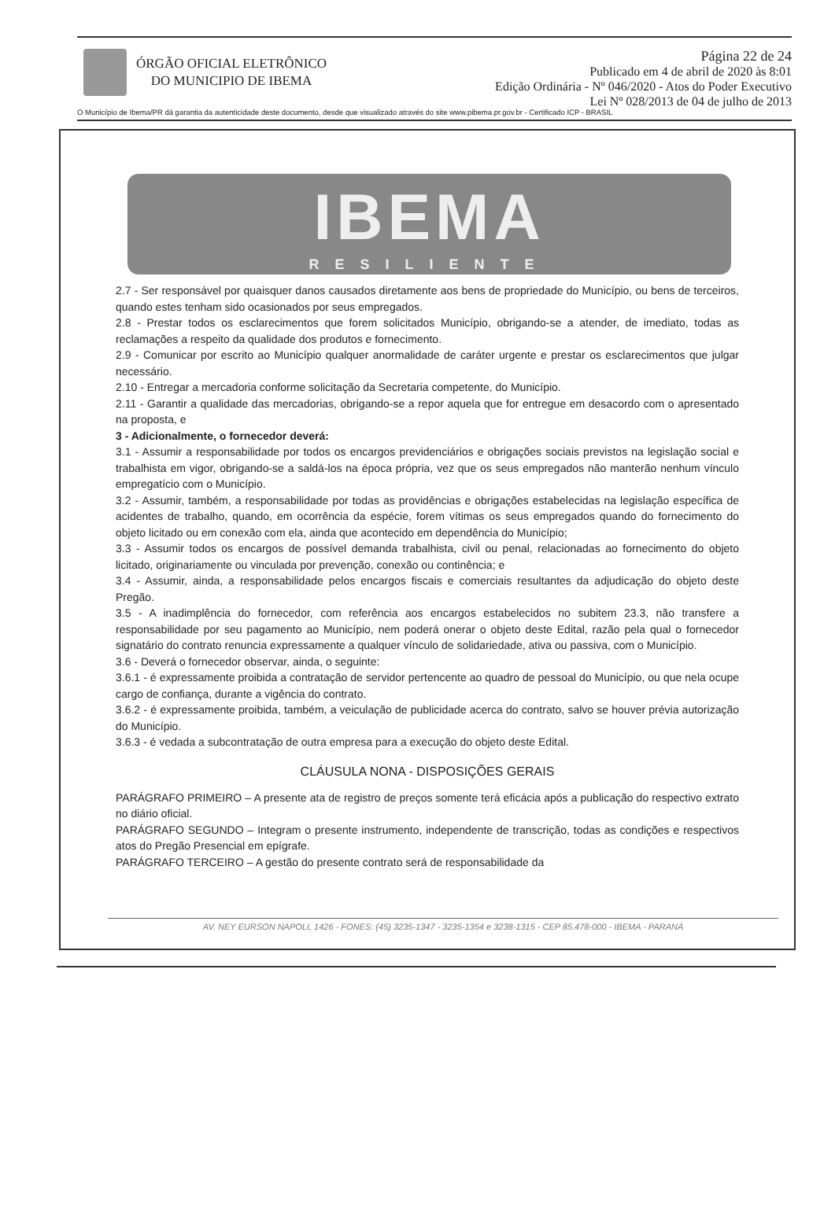ÓRGÃO OFICIAL ELETRÔNICO
DO MUNICIPIO DE IBEMA
Página 22 de 24
Publicado em 4 de abril de 2020 às 8:01
Edição Ordinária - Nº 046/2020 - Atos do Poder Executivo
Lei Nº 028/2013 de 04 de julho de 2013
O Município de Ibema/PR dá garantia da autenticidade deste documento, desde que visualizado através do site www.pibema.pr.gov.br - Certificado ICP - BRASIL
IBEMA
RESILIENTE
2.7 - Ser responsável por quaisquer danos causados diretamente aos bens de propriedade do Município, ou bens de terceiros, quando estes tenham sido ocasionados por seus empregados.
2.8 - Prestar todos os esclarecimentos que forem solicitados Município, obrigando-se a atender, de imediato, todas as reclamações a respeito da qualidade dos produtos e fornecimento.
2.9 - Comunicar por escrito ao Município qualquer anormalidade de caráter urgente e prestar os esclarecimentos que julgar necessário.
2.10 - Entregar a mercadoria conforme solicitação da Secretaria competente, do Município.
2.11 - Garantir a qualidade das mercadorias, obrigando-se a repor aquela que for entregue em desacordo com o apresentado na proposta, e
3 - Adicionalmente, o fornecedor deverá:
3.1 - Assumir a responsabilidade por todos os encargos previdenciários e obrigações sociais previstos na legislação social e trabalhista em vigor, obrigando-se a saldá-los na época própria, vez que os seus empregados não manterão nenhum vínculo empregatício com o Município.
3.2 - Assumir, também, a responsabilidade por todas as providências e obrigações estabelecidas na legislação específica de acidentes de trabalho, quando, em ocorrência da espécie, forem vítimas os seus empregados quando do fornecimento do objeto licitado ou em conexão com ela, ainda que acontecido em dependência do Município;
3.3 - Assumir todos os encargos de possível demanda trabalhista, civil ou penal, relacionadas ao fornecimento do objeto licitado, originariamente ou vinculada por prevenção, conexão ou continência; e
3.4 - Assumir, ainda, a responsabilidade pelos encargos fiscais e comerciais resultantes da adjudicação do objeto deste Pregão.
3.5 - A inadimplência do fornecedor, com referência aos encargos estabelecidos no subitem 23.3, não transfere a responsabilidade por seu pagamento ao Município, nem poderá onerar o objeto deste Edital, razão pela qual o fornecedor signatário do contrato renuncia expressamente a qualquer vínculo de solidariedade, ativa ou passiva, com o Município.
3.6 - Deverá o fornecedor observar, ainda, o seguinte:
3.6.1 - é expressamente proibida a contratação de servidor pertencente ao quadro de pessoal do Município, ou que nela ocupe cargo de confiança, durante a vigência do contrato.
3.6.2 - é expressamente proibida, também, a veiculação de publicidade acerca do contrato, salvo se houver prévia autorização do Município.
3.6.3 - é vedada a subcontratação de outra empresa para a execução do objeto deste Edital.
CLÁUSULA NONA - DISPOSIÇÕES GERAIS
PARÁGRAFO PRIMEIRO – A presente ata de registro de preços somente terá eficácia após a publicação do respectivo extrato no diário oficial.
PARÁGRAFO SEGUNDO – Integram o presente instrumento, independente de transcrição, todas as condições e respectivos atos do Pregão Presencial em epígrafe.
PARÁGRAFO TERCEIRO – A gestão do presente contrato será de responsabilidade da
AV. NEY EURSON NAPOLI, 1426 - FONES: (45) 3235-1347 - 3235-1354 e 3238-1315 - CEP 85.478-000 - IBEMA - PARANÁ